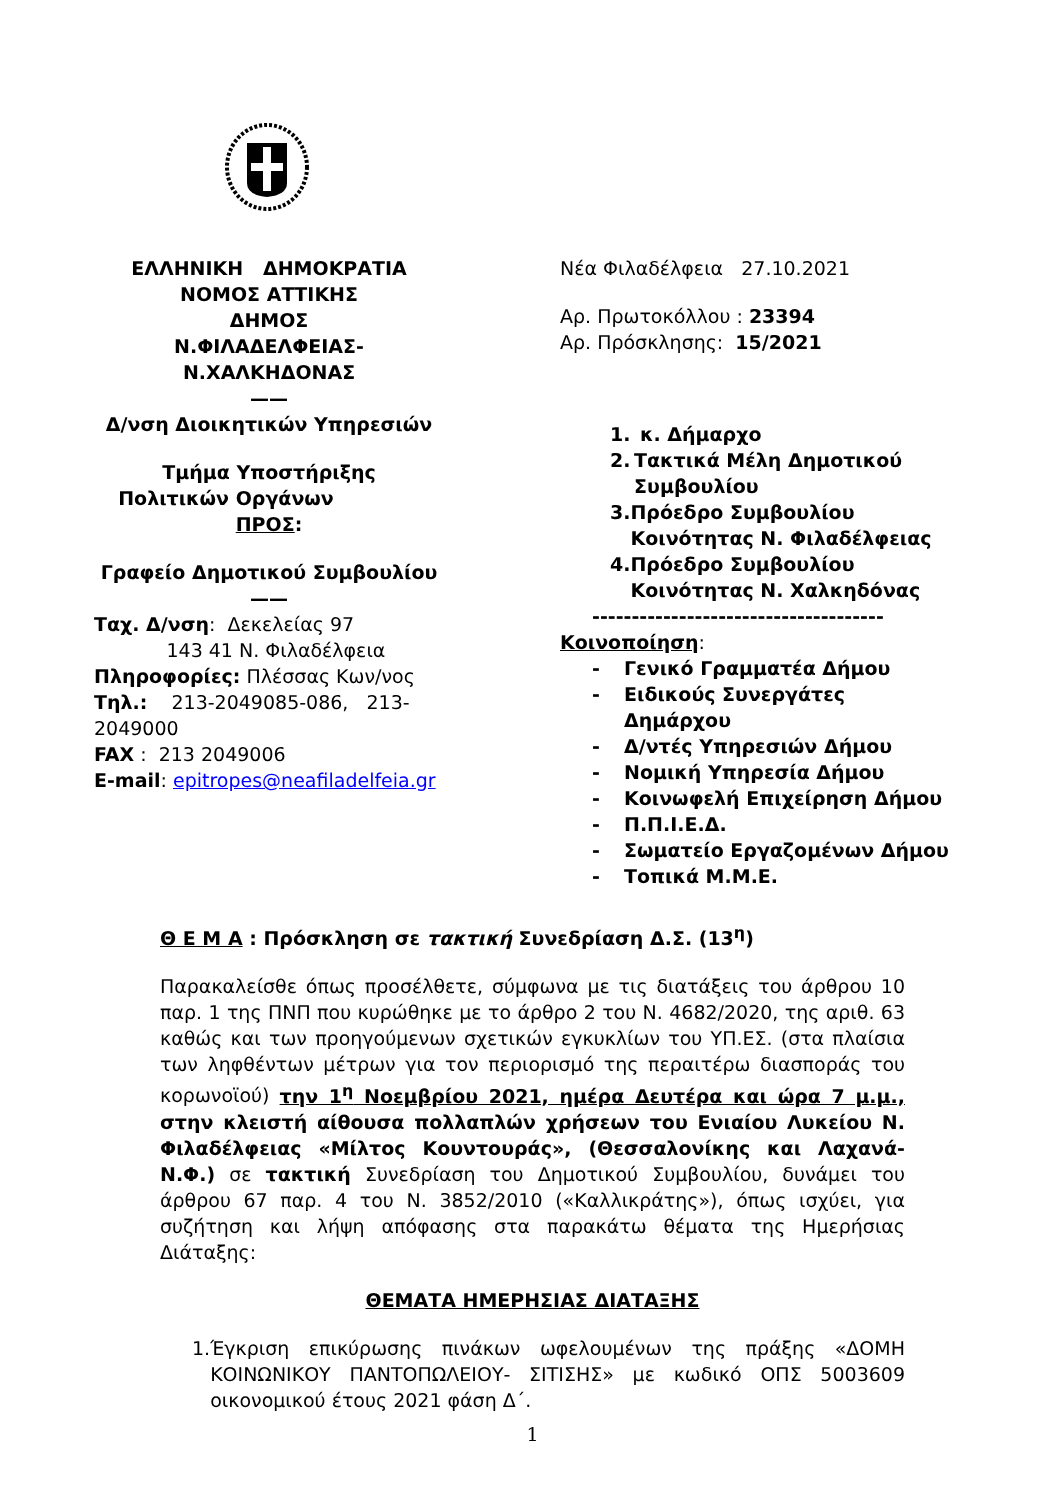ΕΛΛΗΝΙΚΗ ΔΗΜΟΚΡΑΤΙΑ
ΝΟΜΟΣ ΑΤΤΙΚΗΣ
ΔΗΜΟΣ
Ν.ΦΙΛΑΔΕΛΦΕΙΑΣ-
Ν.ΧΑΛΚΗΔΟΝΑΣ
——
Δ/νση Διοικητικών Υπηρεσιών
Τμήμα Υποστήριξης
Πολιτικών Οργάνων ΠΡΟΣ:
Γραφείο Δημοτικού Συμβουλίου
——
Ταχ. Δ/νση: Δεκελείας 97
143 41 Ν. Φιλαδέλφεια
Πληροφορίες: Πλέσσας Κων/νος
Τηλ.: 213-2049085-086, 213-2049000
FAX : 213 2049006
E-mail: epitropes@neafiladelfeia.gr
Νέα Φιλαδέλφεια 27.10.2021
Αρ. Πρωτοκόλλου : 23394
Αρ. Πρόσκλησης: 15/2021
1. κ. Δήμαρχο
2. Τακτικά Μέλη Δημοτικού Συμβουλίου
3. Πρόεδρο Συμβουλίου Κοινότητας Ν. Φιλαδέλφειας
4. Πρόεδρο Συμβουλίου Κοινότητας Ν. Χαλκηδόνας
-------------------------------------
Κοινοποίηση:
- Γενικό Γραμματέα Δήμου
- Ειδικούς Συνεργάτες
Δημάρχου
- Δ/ντές Υπηρεσιών Δήμου
- Νομική Υπηρεσία Δήμου
- Κοινωφελή Επιχείρηση Δήμου
- Π.Π.Ι.Ε.Δ.
- Σωματείο Εργαζομένων Δήμου
- Τοπικά Μ.Μ.Ε.
Θ Ε Μ Α : Πρόσκληση σε τακτική Συνεδρίαση Δ.Σ. (13<sup>η</sup>)
Παρακαλείσθε όπως προσέλθετε, σύμφωνα με τις διατάξεις του άρθρου 10 παρ. 1 της ΠΝΠ που κυρώθηκε με το άρθρο 2 του Ν. 4682/2020, της αριθ. 63 καθώς και των προηγούμενων σχετικών εγκυκλίων του ΥΠ.ΕΣ. (στα πλαίσια των ληφθέντων μέτρων για τον περιορισμό της περαιτέρω διασποράς του κορωνοϊού) την 1<sup>η</sup> Νοεμβρίου 2021, ημέρα Δευτέρα και ώρα 7 μ.μ., στην κλειστή αίθουσα πολλαπλών χρήσεων του Ενιαίου Λυκείου Ν. Φιλαδέλφειας «Μίλτος Κουντουράς», (Θεσσαλονίκης και Λαχανά- Ν.Φ.) σε τακτική Συνεδρίαση του Δημοτικού Συμβουλίου, δυνάμει του άρθρου 67 παρ. 4 του Ν. 3852/2010 («Καλλικράτης»), όπως ισχύει, για συζήτηση και λήψη απόφασης στα παρακάτω θέματα της Ημερήσιας Διάταξης:
ΘΕΜΑΤΑ ΗΜΕΡΗΣΙΑΣ ΔΙΑΤΑΞΗΣ
1. Έγκριση επικύρωσης πινάκων ωφελουμένων της πράξης «ΔΟΜΗ ΚΟΙΝΩΝΙΚΟΥ ΠΑΝΤΟΠΩΛΕΙΟΥ- ΣΙΤΙΣΗΣ» με κωδικό ΟΠΣ 5003609 οικονομικού έτους 2021 φάση Δ΄.
1